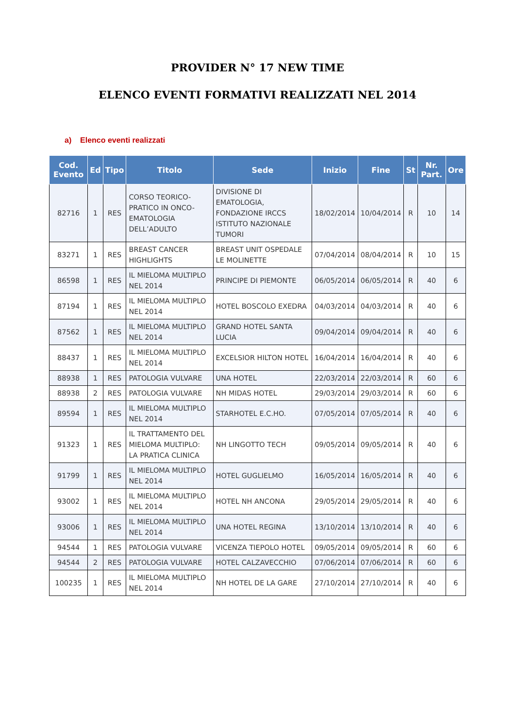PROVIDER N° 17 NEW TIME
ELENCO EVENTI FORMATIVI REALIZZATI NEL 2014
a) Elenco eventi realizzati
| Cod. Evento | Ed | Tipo | Titolo | Sede | Inizio | Fine | St | Nr. Part. | Ore |
| --- | --- | --- | --- | --- | --- | --- | --- | --- | --- |
| 82716 | 1 | RES | CORSO TEORICO-PRATICO IN ONCO-EMATOLOGIA DELL’ADULTO | DIVISIONE DI EMATOLOGIA, FONDAZIONE IRCCS ISTITUTO NAZIONALE TUMORI | 18/02/2014 | 10/04/2014 | R | 10 | 14 |
| 83271 | 1 | RES | BREAST CANCER HIGHLIGHTS | BREAST UNIT OSPEDALE LE MOLINETTE | 07/04/2014 | 08/04/2014 | R | 10 | 15 |
| 86598 | 1 | RES | IL MIELOMA MULTIPLO NEL 2014 | PRINCIPE DI PIEMONTE | 06/05/2014 | 06/05/2014 | R | 40 | 6 |
| 87194 | 1 | RES | IL MIELOMA MULTIPLO NEL 2014 | HOTEL BOSCOLO EXEDRA | 04/03/2014 | 04/03/2014 | R | 40 | 6 |
| 87562 | 1 | RES | IL MIELOMA MULTIPLO NEL 2014 | GRAND HOTEL SANTA LUCIA | 09/04/2014 | 09/04/2014 | R | 40 | 6 |
| 88437 | 1 | RES | IL MIELOMA MULTIPLO NEL 2014 | EXCELSIOR HILTON HOTEL | 16/04/2014 | 16/04/2014 | R | 40 | 6 |
| 88938 | 1 | RES | PATOLOGIA VULVARE | UNA HOTEL | 22/03/2014 | 22/03/2014 | R | 60 | 6 |
| 88938 | 2 | RES | PATOLOGIA VULVARE | NH MIDAS HOTEL | 29/03/2014 | 29/03/2014 | R | 60 | 6 |
| 89594 | 1 | RES | IL MIELOMA MULTIPLO NEL 2014 | STARHOTEL E.C.HO. | 07/05/2014 | 07/05/2014 | R | 40 | 6 |
| 91323 | 1 | RES | IL TRATTAMENTO DEL MIELOMA MULTIPLO: LA PRATICA CLINICA | NH LINGOTTO TECH | 09/05/2014 | 09/05/2014 | R | 40 | 6 |
| 91799 | 1 | RES | IL MIELOMA MULTIPLO NEL 2014 | HOTEL GUGLIELMO | 16/05/2014 | 16/05/2014 | R | 40 | 6 |
| 93002 | 1 | RES | IL MIELOMA MULTIPLO NEL 2014 | HOTEL NH ANCONA | 29/05/2014 | 29/05/2014 | R | 40 | 6 |
| 93006 | 1 | RES | IL MIELOMA MULTIPLO NEL 2014 | UNA HOTEL REGINA | 13/10/2014 | 13/10/2014 | R | 40 | 6 |
| 94544 | 1 | RES | PATOLOGIA VULVARE | VICENZA TIEPOLO HOTEL | 09/05/2014 | 09/05/2014 | R | 60 | 6 |
| 94544 | 2 | RES | PATOLOGIA VULVARE | HOTEL CALZAVECCHIO | 07/06/2014 | 07/06/2014 | R | 60 | 6 |
| 100235 | 1 | RES | IL MIELOMA MULTIPLO NEL 2014 | NH HOTEL DE LA GARE | 27/10/2014 | 27/10/2014 | R | 40 | 6 |